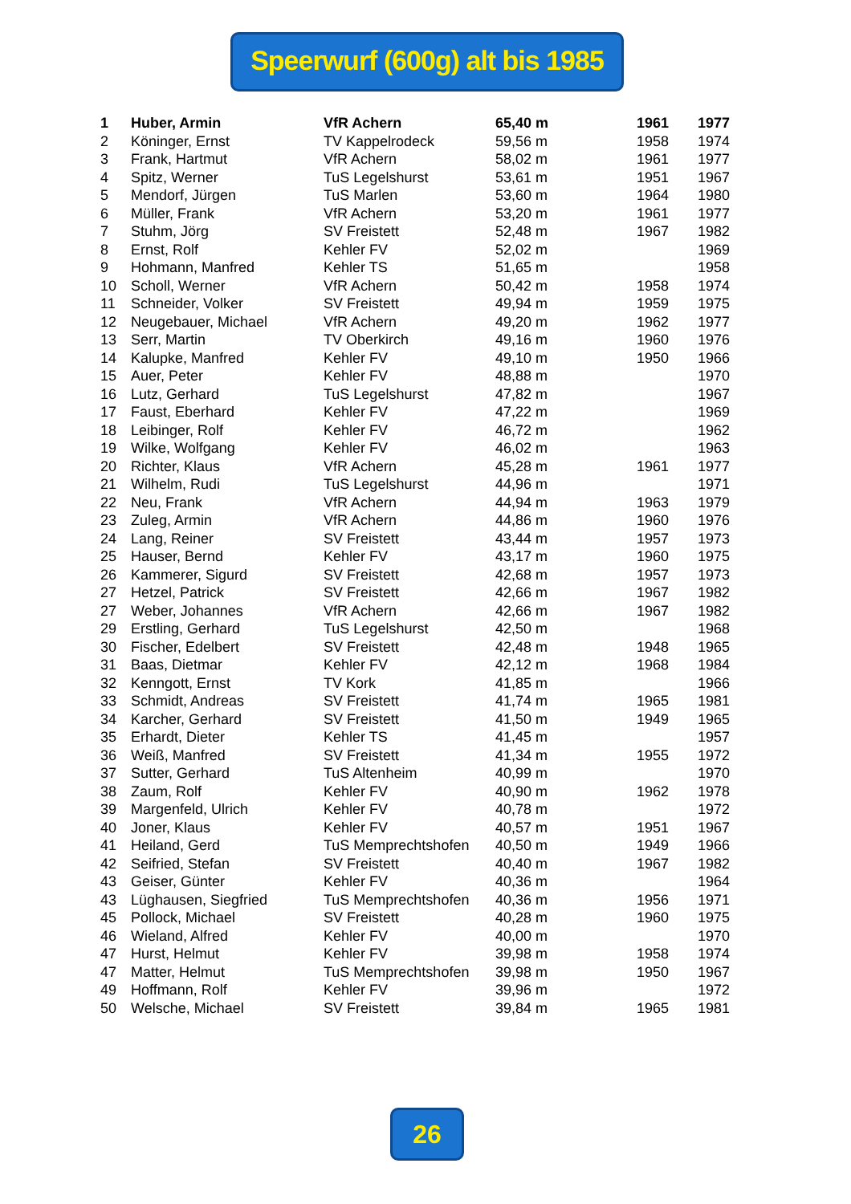Speerwurf (600g) alt bis 1985
| 1 | Huber, Armin | VfR Achern | 65,40 m | 1961 | 1977 |
| 2 | Köninger, Ernst | TV Kappelrodeck | 59,56 m | 1958 | 1974 |
| 3 | Frank, Hartmut | VfR Achern | 58,02 m | 1961 | 1977 |
| 4 | Spitz, Werner | TuS Legelshurst | 53,61 m | 1951 | 1967 |
| 5 | Mendorf, Jürgen | TuS Marlen | 53,60 m | 1964 | 1980 |
| 6 | Müller, Frank | VfR Achern | 53,20 m | 1961 | 1977 |
| 7 | Stuhm, Jörg | SV Freistett | 52,48 m | 1967 | 1982 |
| 8 | Ernst, Rolf | Kehler FV | 52,02 m | | 1969 |
| 9 | Hohmann, Manfred | Kehler TS | 51,65 m | | 1958 |
| 10 | Scholl, Werner | VfR Achern | 50,42 m | 1958 | 1974 |
| 11 | Schneider, Volker | SV Freistett | 49,94 m | 1959 | 1975 |
| 12 | Neugebauer, Michael | VfR Achern | 49,20 m | 1962 | 1977 |
| 13 | Serr, Martin | TV Oberkirch | 49,16 m | 1960 | 1976 |
| 14 | Kalupke, Manfred | Kehler FV | 49,10 m | 1950 | 1966 |
| 15 | Auer, Peter | Kehler FV | 48,88 m | | 1970 |
| 16 | Lutz, Gerhard | TuS Legelshurst | 47,82 m | | 1967 |
| 17 | Faust, Eberhard | Kehler FV | 47,22 m | | 1969 |
| 18 | Leibinger, Rolf | Kehler FV | 46,72 m | | 1962 |
| 19 | Wilke, Wolfgang | Kehler FV | 46,02 m | | 1963 |
| 20 | Richter, Klaus | VfR Achern | 45,28 m | 1961 | 1977 |
| 21 | Wilhelm, Rudi | TuS Legelshurst | 44,96 m | | 1971 |
| 22 | Neu, Frank | VfR Achern | 44,94 m | 1963 | 1979 |
| 23 | Zuleg, Armin | VfR Achern | 44,86 m | 1960 | 1976 |
| 24 | Lang, Reiner | SV Freistett | 43,44 m | 1957 | 1973 |
| 25 | Hauser, Bernd | Kehler FV | 43,17 m | 1960 | 1975 |
| 26 | Kammerer, Sigurd | SV Freistett | 42,68 m | 1957 | 1973 |
| 27 | Hetzel, Patrick | SV Freistett | 42,66 m | 1967 | 1982 |
| 27 | Weber, Johannes | VfR Achern | 42,66 m | 1967 | 1982 |
| 29 | Erstling, Gerhard | TuS Legelshurst | 42,50 m | | 1968 |
| 30 | Fischer, Edelbert | SV Freistett | 42,48 m | 1948 | 1965 |
| 31 | Baas, Dietmar | Kehler FV | 42,12 m | 1968 | 1984 |
| 32 | Kenngott, Ernst | TV Kork | 41,85 m | | 1966 |
| 33 | Schmidt, Andreas | SV Freistett | 41,74 m | 1965 | 1981 |
| 34 | Karcher, Gerhard | SV Freistett | 41,50 m | 1949 | 1965 |
| 35 | Erhardt, Dieter | Kehler TS | 41,45 m | | 1957 |
| 36 | Weiß, Manfred | SV Freistett | 41,34 m | 1955 | 1972 |
| 37 | Sutter, Gerhard | TuS Altenheim | 40,99 m | | 1970 |
| 38 | Zaum, Rolf | Kehler FV | 40,90 m | 1962 | 1978 |
| 39 | Margenfeld, Ulrich | Kehler FV | 40,78 m | | 1972 |
| 40 | Joner, Klaus | Kehler FV | 40,57 m | 1951 | 1967 |
| 41 | Heiland, Gerd | TuS Memprechtshofen | 40,50 m | 1949 | 1966 |
| 42 | Seifried, Stefan | SV Freistett | 40,40 m | 1967 | 1982 |
| 43 | Geiser, Günter | Kehler FV | 40,36 m | | 1964 |
| 43 | Lüghausen, Siegfried | TuS Memprechtshofen | 40,36 m | 1956 | 1971 |
| 45 | Pollock, Michael | SV Freistett | 40,28 m | 1960 | 1975 |
| 46 | Wieland, Alfred | Kehler FV | 40,00 m | | 1970 |
| 47 | Hurst, Helmut | Kehler FV | 39,98 m | 1958 | 1974 |
| 47 | Matter, Helmut | TuS Memprechtshofen | 39,98 m | 1950 | 1967 |
| 49 | Hoffmann, Rolf | Kehler FV | 39,96 m | | 1972 |
| 50 | Welsche, Michael | SV Freistett | 39,84 m | 1965 | 1981 |
26